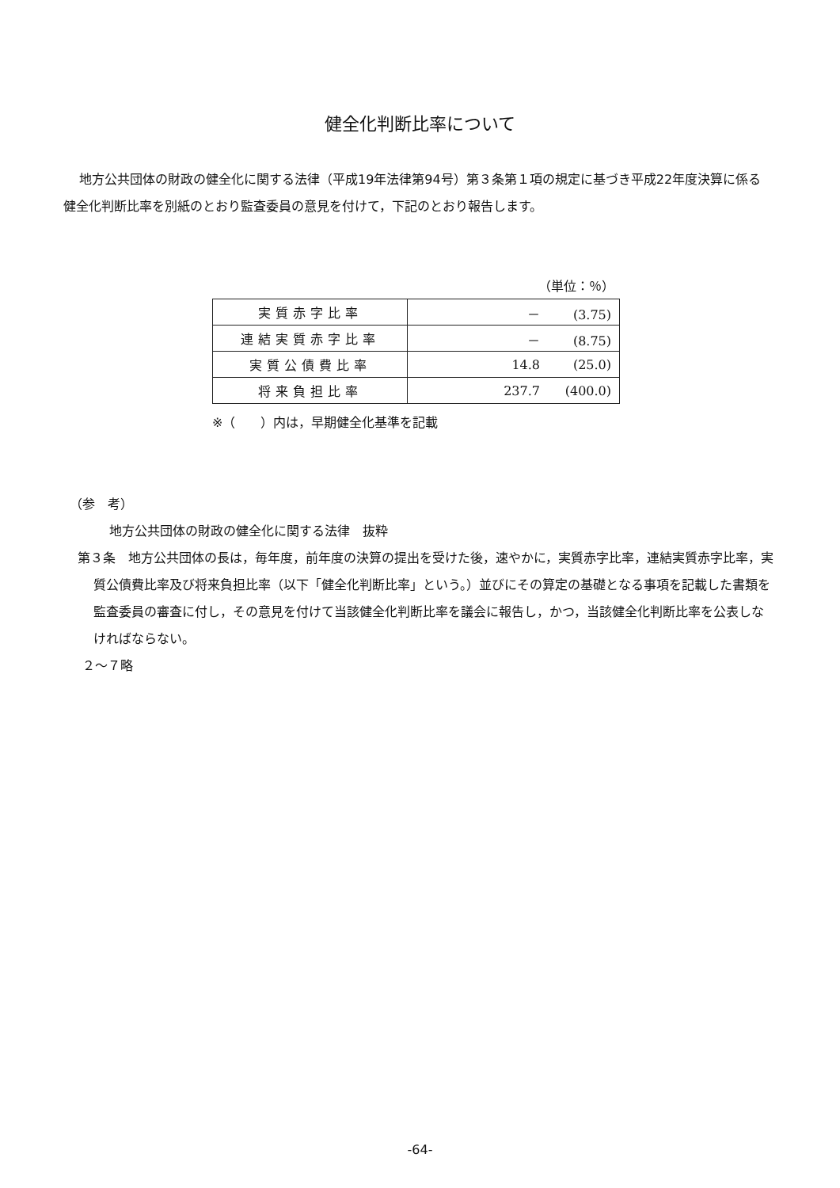健全化判断比率について
地方公共団体の財政の健全化に関する法律（平成19年法律第94号）第３条第１項の規定に基づき平成22年度決算に係る健全化判断比率を別紙のとおり監査委員の意見を付けて，下記のとおり報告します。
（単位：％）
| 実質赤字比率 | － (3.75) |
| 連結実質赤字比率 | － (8.75) |
| 実質公債費比率 | 14.8 (25.0) |
| 将来負担比率 | 237.7 (400.0) |
※（　　）内は，早期健全化基準を記載
（参　考）
地方公共団体の財政の健全化に関する法律　抜粋
第３条　地方公共団体の長は，毎年度，前年度の決算の提出を受けた後，速やかに，実質赤字比率，連結実質赤字比率，実質公債費比率及び将来負担比率（以下「健全化判断比率」という。）並びにその算定の基礎となる事項を記載した書類を監査委員の審査に付し，その意見を付けて当該健全化判断比率を議会に報告し，かつ，当該健全化判断比率を公表しなければならない。
２～７略
-64-